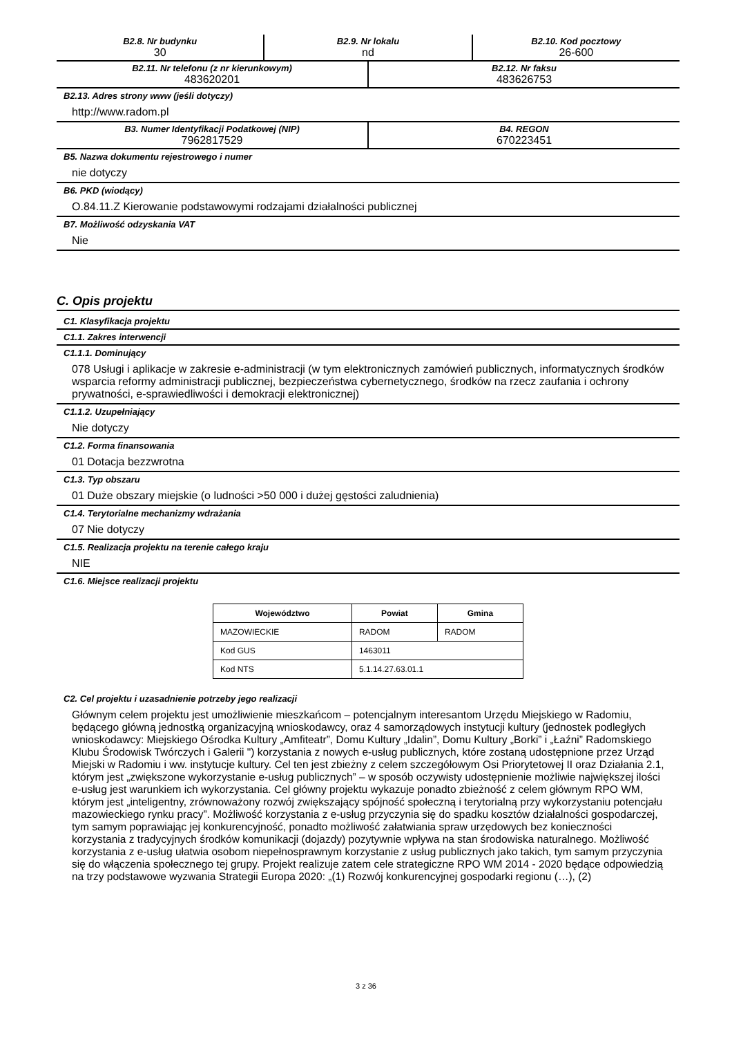B2.8. Nr budynku
30
B2.9. Nr lokalu
nd
B2.10. Kod pocztowy
26-600
B2.11. Nr telefonu (z nr kierunkowym)
483620201
B2.12. Nr faksu
483626753
B2.13. Adres strony www (jeśli dotyczy)
http://www.radom.pl
B3. Numer Identyfikacji Podatkowej (NIP)
7962817529
B4. REGON
670223451
B5. Nazwa dokumentu rejestrowego i numer
nie dotyczy
B6. PKD (wiodący)
O.84.11.Z Kierowanie podstawowymi rodzajami działalności publicznej
B7. Możliwość odzyskania VAT
Nie
C. Opis projektu
C1. Klasyfikacja projektu
C1.1. Zakres interwencji
C1.1.1. Dominujący
078 Usługi i aplikacje w zakresie e-administracji (w tym elektronicznych zamówień publicznych, informatycznych środków wsparcia reformy administracji publicznej, bezpieczeństwa cybernetycznego, środków na rzecz zaufania i ochrony prywatności, e-sprawiedliwości i demokracji elektronicznej)
C1.1.2. Uzupełniający
Nie dotyczy
C1.2. Forma finansowania
01 Dotacja bezzwrotna
C1.3. Typ obszaru
01 Duże obszary miejskie (o ludności >50 000 i dużej gęstości zaludnienia)
C1.4. Terytorialne mechanizmy wdrażania
07 Nie dotyczy
C1.5. Realizacja projektu na terenie całego kraju
NIE
C1.6. Miejsce realizacji projektu
| Województwo | Powiat | Gmina |
| --- | --- | --- |
| MAZOWIECKIE | RADOM | RADOM |
| Kod GUS | 1463011 | |
| Kod NTS | 5.1.14.27.63.01.1 | |
C2. Cel projektu i uzasadnienie potrzeby jego realizacji
Głównym celem projektu jest umożliwienie mieszkańcom – potencjalnym interesantom Urzędu Miejskiego w Radomiu, będącego główną jednostką organizacyjną wnioskodawcy, oraz 4 samorządowych instytucji kultury (jednostek podległych wnioskodawcy: Miejskiego Ośrodka Kultury „Amfiteatr”, Domu Kultury „Idalin”, Domu Kultury „Borki” i „Łaźni” Radomskiego Klubu Środowisk Twórczych i Galerii ") korzystania z nowych e-usług publicznych, które zostaną udostępnione przez Urząd Miejski w Radomiu i ww. instytucje kultury. Cel ten jest zbieżny z celem szczegółowym Osi Priorytetowej II oraz Działania 2.1, którym jest „zwiększone wykorzystanie e-usług publicznych” – w sposób oczywisty udostępnienie możliwie największej ilości e-usług jest warunkiem ich wykorzystania. Cel główny projektu wykazuje ponadto zbieżność z celem głównym RPO WM, którym jest „inteligentny, zrównoważony rozwój zwiększający spójność społeczną i terytorialną przy wykorzystaniu potencjału mazowieckiego rynku pracy”. Możliwość korzystania z e-usług przyczynia się do spadku kosztów działalności gospodarczej, tym samym poprawiając jej konkurencyjność, ponadto możliwość załatwiania spraw urzędowych bez konieczności korzystania z tradycyjnych środków komunikacji (dojazdy) pozytywnie wpływa na stan środowiska naturalnego. Możliwość korzystania z e-usług ułatwia osobom niepełnosprawnym korzystanie z usług publicznych jako takich, tym samym przyczynia się do włączenia społecznego tej grupy. Projekt realizuje zatem cele strategiczne RPO WM 2014 - 2020 będące odpowiedzią na trzy podstawowe wyzwania Strategii Europa 2020: „(1) Rozwój konkurencyjnej gospodarki regionu (…), (2)
3 z 36